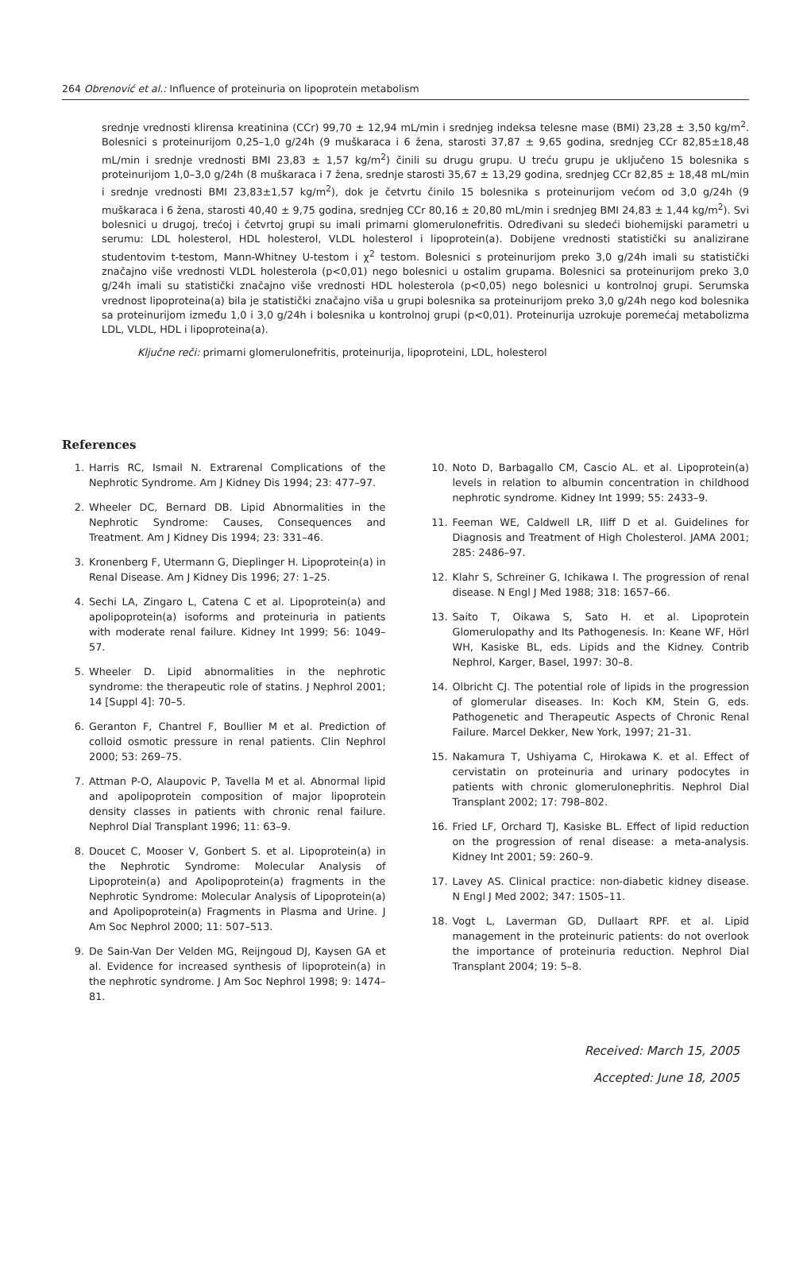264 Obrenović et al.: Influence of proteinuria on lipoprotein metabolism
srednje vrednosti klirensa kreatinina (CCr) 99,70 ± 12,94 mL/min i srednjeg indeksa telesne mase (BMI) 23,28 ± 3,50 kg/m<sup>2</sup>. Bolesnici s proteinurijom 0,25–1,0 g/24h (9 muškaraca i 6 žena, starosti 37,87 ± 9,65 godina, srednjeg CCr 82,85±18,48 mL/min i srednje vrednosti BMI 23,83 ± 1,57 kg/m<sup>2</sup>) činili su drugu grupu. U treću grupu je uključeno 15 bolesnika s proteinurijom 1,0–3,0 g/24h (8 muškaraca i 7 žena, srednje starosti 35,67 ± 13,29 godina, srednjeg CCr 82,85 ± 18,48 mL/min i srednje vrednosti BMI 23,83±1,57 kg/m<sup>2</sup>), dok je četvrtu činilo 15 bolesnika s proteinurijom većom od 3,0 g/24h (9 muškaraca i 6 žena, starosti 40,40 ± 9,75 godina, srednjeg CCr 80,16 ± 20,80 mL/min i srednjeg BMI 24,83 ± 1,44 kg/m<sup>2</sup>). Svi bolesnici u drugoj, trećoj i četvrtoj grupi su imali primarni glomerulonefritis. Određivani su sledeći biohemijski parametri u serumu: LDL holesterol, HDL holesterol, VLDL holesterol i lipoprotein(a). Dobijene vrednosti statistički su analizirane studentovim t-testom, Mann-Whitney U-testom i χ<sup>2</sup> testom. Bolesnici s proteinurijom preko 3,0 g/24h imali su statistički značajno više vrednosti VLDL holesterola (p<0,01) nego bolesnici u ostalim grupama. Bolesnici sa proteinurijom preko 3,0 g/24h imali su statistički značajno više vrednosti HDL holesterola (p<0,05) nego bolesnici u kontrolnoj grupi. Serumska vrednost lipoproteina(a) bila je statistički značajno viša u grupi bolesnika sa proteinurijom preko 3,0 g/24h nego kod bolesnika sa proteinurijom između 1,0 i 3,0 g/24h i bolesnika u kontrolnoj grupi (p<0,01). Proteinurija uzrokuje poremećaj metabolizma LDL, VLDL, HDL i lipoproteina(a).
Ključne reči: primarni glomerulonefritis, proteinurija, lipoproteini, LDL, holesterol
References
1. Harris RC, Ismail N. Extrarenal Complications of the Nephrotic Syndrome. Am J Kidney Dis 1994; 23: 477–97.
2. Wheeler DC, Bernard DB. Lipid Abnormalities in the Nephrotic Syndrome: Causes, Consequences and Treatment. Am J Kidney Dis 1994; 23: 331–46.
3. Kronenberg F, Utermann G, Dieplinger H. Lipoprotein(a) in Renal Disease. Am J Kidney Dis 1996; 27: 1–25.
4. Sechi LA, Zingaro L, Catena C et al. Lipoprotein(a) and apolipoprotein(a) isoforms and proteinuria in patients with moderate renal failure. Kidney Int 1999; 56: 1049–57.
5. Wheeler D. Lipid abnormalities in the nephrotic syndrome: the therapeutic role of statins. J Nephrol 2001; 14 [Suppl 4]: 70–5.
6. Geranton F, Chantrel F, Boullier M et al. Prediction of colloid osmotic pressure in renal patients. Clin Nephrol 2000; 53: 269–75.
7. Attman P-O, Alaupovic P, Tavella M et al. Abnormal lipid and apolipoprotein composition of major lipoprotein density classes in patients with chronic renal failure. Nephrol Dial Transplant 1996; 11: 63–9.
8. Doucet C, Mooser V, Gonbert S. et al. Lipoprotein(a) in the Nephrotic Syndrome: Molecular Analysis of Lipoprotein(a) and Apolipoprotein(a) fragments in the Nephrotic Syndrome: Molecular Analysis of Lipoprotein(a) and Apolipoprotein(a) Fragments in Plasma and Urine. J Am Soc Nephrol 2000; 11: 507–513.
9. De Sain-Van Der Velden MG, Reijngoud DJ, Kaysen GA et al. Evidence for increased synthesis of lipoprotein(a) in the nephrotic syndrome. J Am Soc Nephrol 1998; 9: 1474–81.
10. Noto D, Barbagallo CM, Cascio AL. et al. Lipoprotein(a) levels in relation to albumin concentration in childhood nephrotic syndrome. Kidney Int 1999; 55: 2433–9.
11. Feeman WE, Caldwell LR, Iliff D et al. Guidelines for Diagnosis and Treatment of High Cholesterol. JAMA 2001; 285: 2486–97.
12. Klahr S, Schreiner G, Ichikawa I. The progression of renal disease. N Engl J Med 1988; 318: 1657–66.
13. Saito T, Oikawa S, Sato H. et al. Lipoprotein Glomerulopathy and Its Pathogenesis. In: Keane WF, Hörl WH, Kasiske BL, eds. Lipids and the Kidney. Contrib Nephrol, Karger, Basel, 1997: 30–8.
14. Olbricht CJ. The potential role of lipids in the progression of glomerular diseases. In: Koch KM, Stein G, eds. Pathogenetic and Therapeutic Aspects of Chronic Renal Failure. Marcel Dekker, New York, 1997; 21–31.
15. Nakamura T, Ushiyama C, Hirokawa K. et al. Effect of cervistatin on proteinuria and urinary podocytes in patients with chronic glomerulonephritis. Nephrol Dial Transplant 2002; 17: 798–802.
16. Fried LF, Orchard TJ, Kasiske BL. Effect of lipid reduction on the progression of renal disease: a meta-analysis. Kidney Int 2001; 59: 260–9.
17. Lavey AS. Clinical practice: non-diabetic kidney disease. N Engl J Med 2002; 347: 1505–11.
18. Vogt L, Laverman GD, Dullaart RPF. et al. Lipid management in the proteinuric patients: do not overlook the importance of proteinuria reduction. Nephrol Dial Transplant 2004; 19: 5–8.
Received: March 15, 2005
Accepted: June 18, 2005